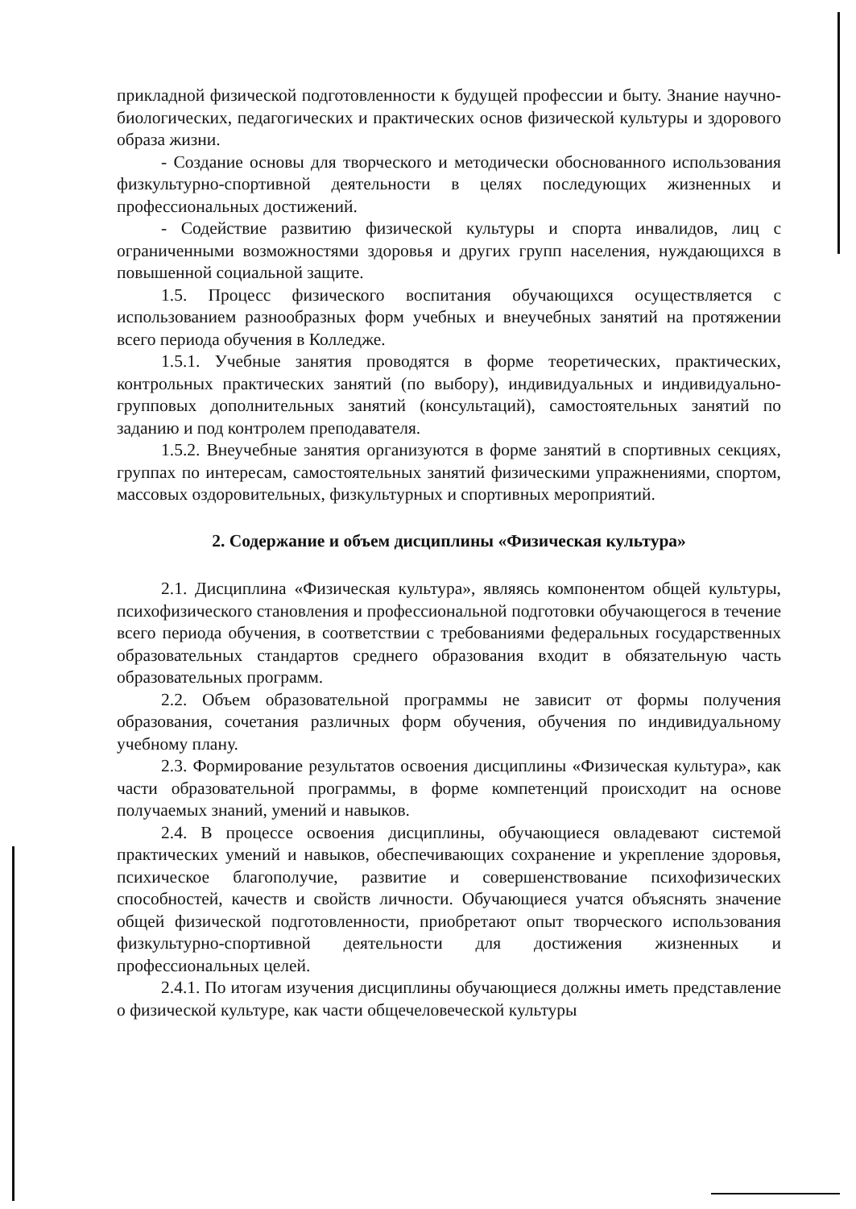прикладной физической подготовленности к будущей профессии и быту. Знание научно-биологических, педагогических и практических основ физической культуры и здорового образа жизни.
- Создание основы для творческого и методически обоснованного использования физкультурно-спортивной деятельности в целях последующих жизненных и профессиональных достижений.
- Содействие развитию физической культуры и спорта инвалидов, лиц с ограниченными возможностями здоровья и других групп населения, нуждающихся в повышенной социальной защите.
1.5. Процесс физического воспитания обучающихся осуществляется с использованием разнообразных форм учебных и внеучебных занятий на протяжении всего периода обучения в Колледже.
1.5.1. Учебные занятия проводятся в форме теоретических, практических, контрольных практических занятий (по выбору), индивидуальных и индивидуально-групповых дополнительных занятий (консультаций), самостоятельных занятий по заданию и под контролем преподавателя.
1.5.2. Внеучебные занятия организуются в форме занятий в спортивных секциях, группах по интересам, самостоятельных занятий физическими упражнениями, спортом, массовых оздоровительных, физкультурных и спортивных мероприятий.
2. Содержание и объем дисциплины «Физическая культура»
2.1. Дисциплина «Физическая культура», являясь компонентом общей культуры, психофизического становления и профессиональной подготовки обучающегося в течение всего периода обучения, в соответствии с требованиями федеральных государственных образовательных стандартов среднего образования входит в обязательную часть образовательных программ.
2.2. Объем образовательной программы не зависит от формы получения образования, сочетания различных форм обучения, обучения по индивидуальному учебному плану.
2.3. Формирование результатов освоения дисциплины «Физическая культура», как части образовательной программы, в форме компетенций происходит на основе получаемых знаний, умений и навыков.
2.4. В процессе освоения дисциплины, обучающиеся овладевают системой практических умений и навыков, обеспечивающих сохранение и укрепление здоровья, психическое благополучие, развитие и совершенствование психофизических способностей, качеств и свойств личности. Обучающиеся учатся объяснять значение общей физической подготовленности, приобретают опыт творческого использования физкультурно-спортивной деятельности для достижения жизненных и профессиональных целей.
2.4.1. По итогам изучения дисциплины обучающиеся должны иметь представление о физической культуре, как части общечеловеческой культуры